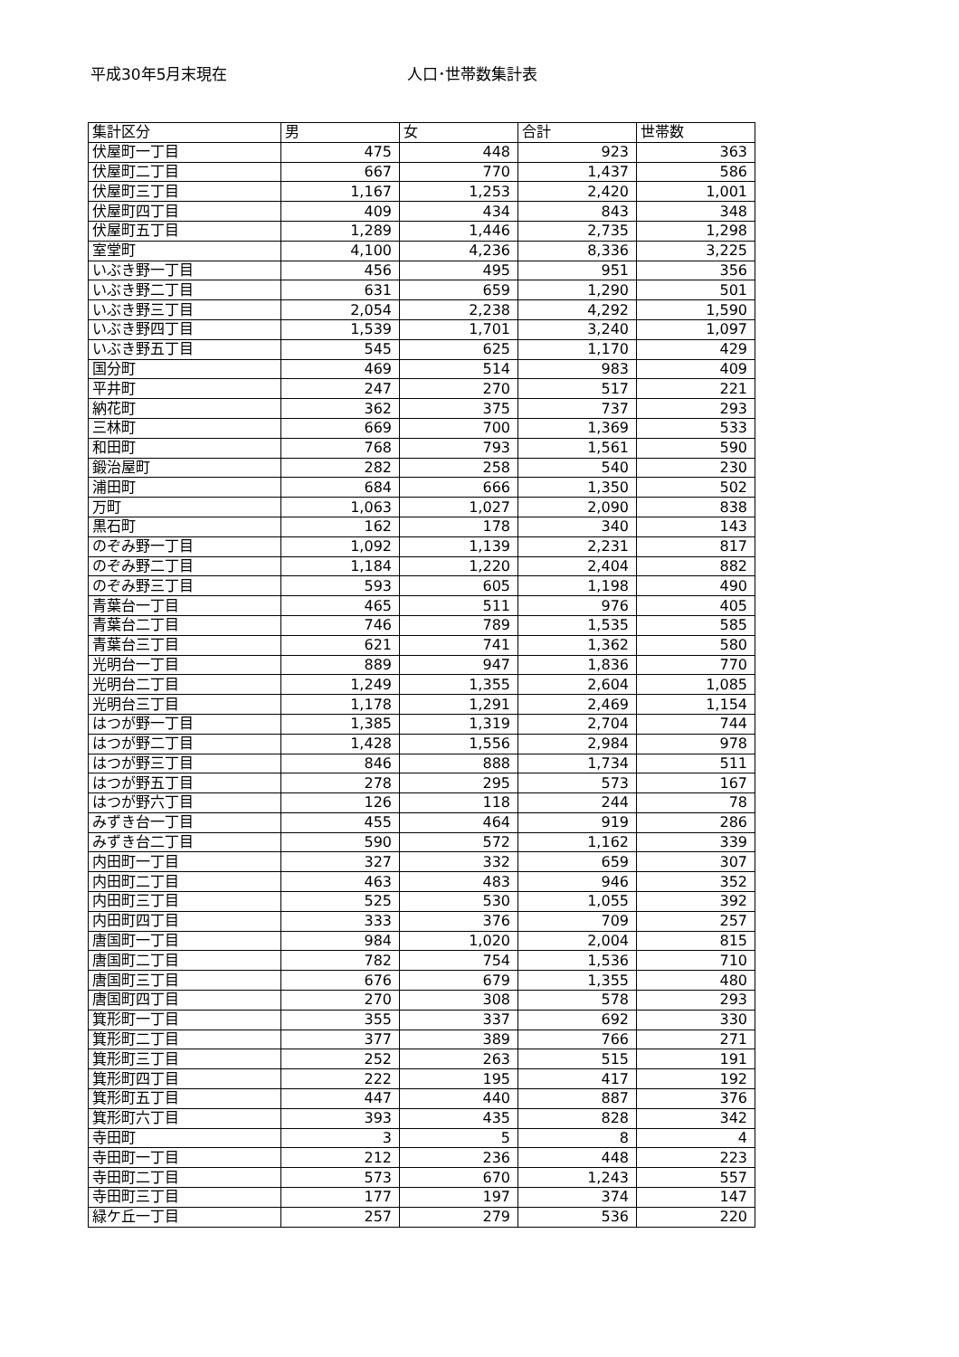平成30年5月末現在 人口･世帯数集計表
| 集計区分 | 男 | 女 | 合計 | 世帯数 |
| --- | --- | --- | --- | --- |
| 伏屋町一丁目 | 475 | 448 | 923 | 363 |
| 伏屋町二丁目 | 667 | 770 | 1,437 | 586 |
| 伏屋町三丁目 | 1,167 | 1,253 | 2,420 | 1,001 |
| 伏屋町四丁目 | 409 | 434 | 843 | 348 |
| 伏屋町五丁目 | 1,289 | 1,446 | 2,735 | 1,298 |
| 室堂町 | 4,100 | 4,236 | 8,336 | 3,225 |
| いぶき野一丁目 | 456 | 495 | 951 | 356 |
| いぶき野二丁目 | 631 | 659 | 1,290 | 501 |
| いぶき野三丁目 | 2,054 | 2,238 | 4,292 | 1,590 |
| いぶき野四丁目 | 1,539 | 1,701 | 3,240 | 1,097 |
| いぶき野五丁目 | 545 | 625 | 1,170 | 429 |
| 国分町 | 469 | 514 | 983 | 409 |
| 平井町 | 247 | 270 | 517 | 221 |
| 納花町 | 362 | 375 | 737 | 293 |
| 三林町 | 669 | 700 | 1,369 | 533 |
| 和田町 | 768 | 793 | 1,561 | 590 |
| 鍛治屋町 | 282 | 258 | 540 | 230 |
| 浦田町 | 684 | 666 | 1,350 | 502 |
| 万町 | 1,063 | 1,027 | 2,090 | 838 |
| 黒石町 | 162 | 178 | 340 | 143 |
| のぞみ野一丁目 | 1,092 | 1,139 | 2,231 | 817 |
| のぞみ野二丁目 | 1,184 | 1,220 | 2,404 | 882 |
| のぞみ野三丁目 | 593 | 605 | 1,198 | 490 |
| 青葉台一丁目 | 465 | 511 | 976 | 405 |
| 青葉台二丁目 | 746 | 789 | 1,535 | 585 |
| 青葉台三丁目 | 621 | 741 | 1,362 | 580 |
| 光明台一丁目 | 889 | 947 | 1,836 | 770 |
| 光明台二丁目 | 1,249 | 1,355 | 2,604 | 1,085 |
| 光明台三丁目 | 1,178 | 1,291 | 2,469 | 1,154 |
| はつが野一丁目 | 1,385 | 1,319 | 2,704 | 744 |
| はつが野二丁目 | 1,428 | 1,556 | 2,984 | 978 |
| はつが野三丁目 | 846 | 888 | 1,734 | 511 |
| はつが野五丁目 | 278 | 295 | 573 | 167 |
| はつが野六丁目 | 126 | 118 | 244 | 78 |
| みずき台一丁目 | 455 | 464 | 919 | 286 |
| みずき台二丁目 | 590 | 572 | 1,162 | 339 |
| 内田町一丁目 | 327 | 332 | 659 | 307 |
| 内田町二丁目 | 463 | 483 | 946 | 352 |
| 内田町三丁目 | 525 | 530 | 1,055 | 392 |
| 内田町四丁目 | 333 | 376 | 709 | 257 |
| 唐国町一丁目 | 984 | 1,020 | 2,004 | 815 |
| 唐国町二丁目 | 782 | 754 | 1,536 | 710 |
| 唐国町三丁目 | 676 | 679 | 1,355 | 480 |
| 唐国町四丁目 | 270 | 308 | 578 | 293 |
| 箕形町一丁目 | 355 | 337 | 692 | 330 |
| 箕形町二丁目 | 377 | 389 | 766 | 271 |
| 箕形町三丁目 | 252 | 263 | 515 | 191 |
| 箕形町四丁目 | 222 | 195 | 417 | 192 |
| 箕形町五丁目 | 447 | 440 | 887 | 376 |
| 箕形町六丁目 | 393 | 435 | 828 | 342 |
| 寺田町 | 3 | 5 | 8 | 4 |
| 寺田町一丁目 | 212 | 236 | 448 | 223 |
| 寺田町二丁目 | 573 | 670 | 1,243 | 557 |
| 寺田町三丁目 | 177 | 197 | 374 | 147 |
| 緑ケ丘一丁目 | 257 | 279 | 536 | 220 |